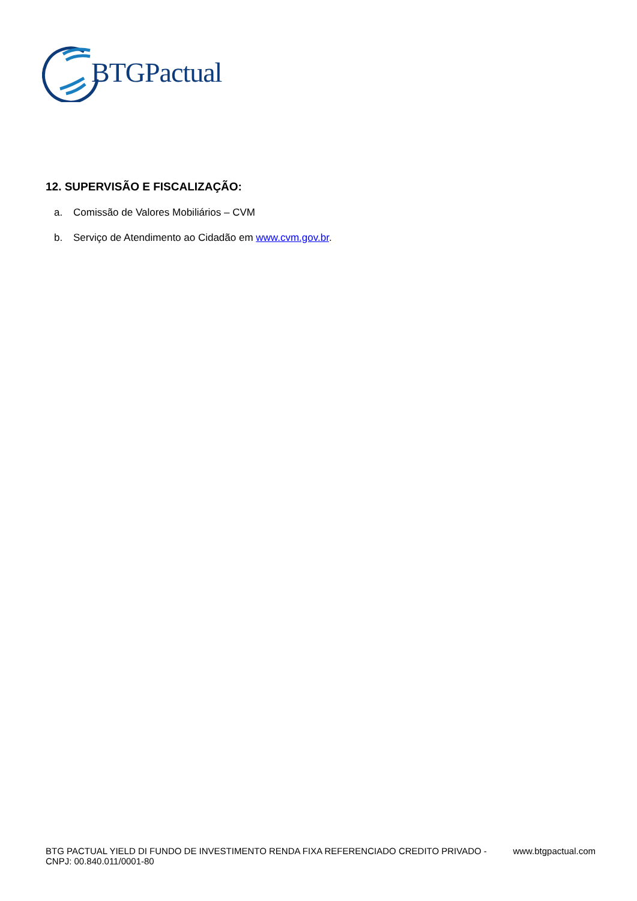BTGPactual
12. SUPERVISÃO E FISCALIZAÇÃO:
a. Comissão de Valores Mobiliários – CVM
b. Serviço de Atendimento ao Cidadão em www.cvm.gov.br.
BTG PACTUAL YIELD DI FUNDO DE INVESTIMENTO RENDA FIXA REFERENCIADO CREDITO PRIVADO -
CNPJ: 00.840.011/0001-80
www.btgpactual.com